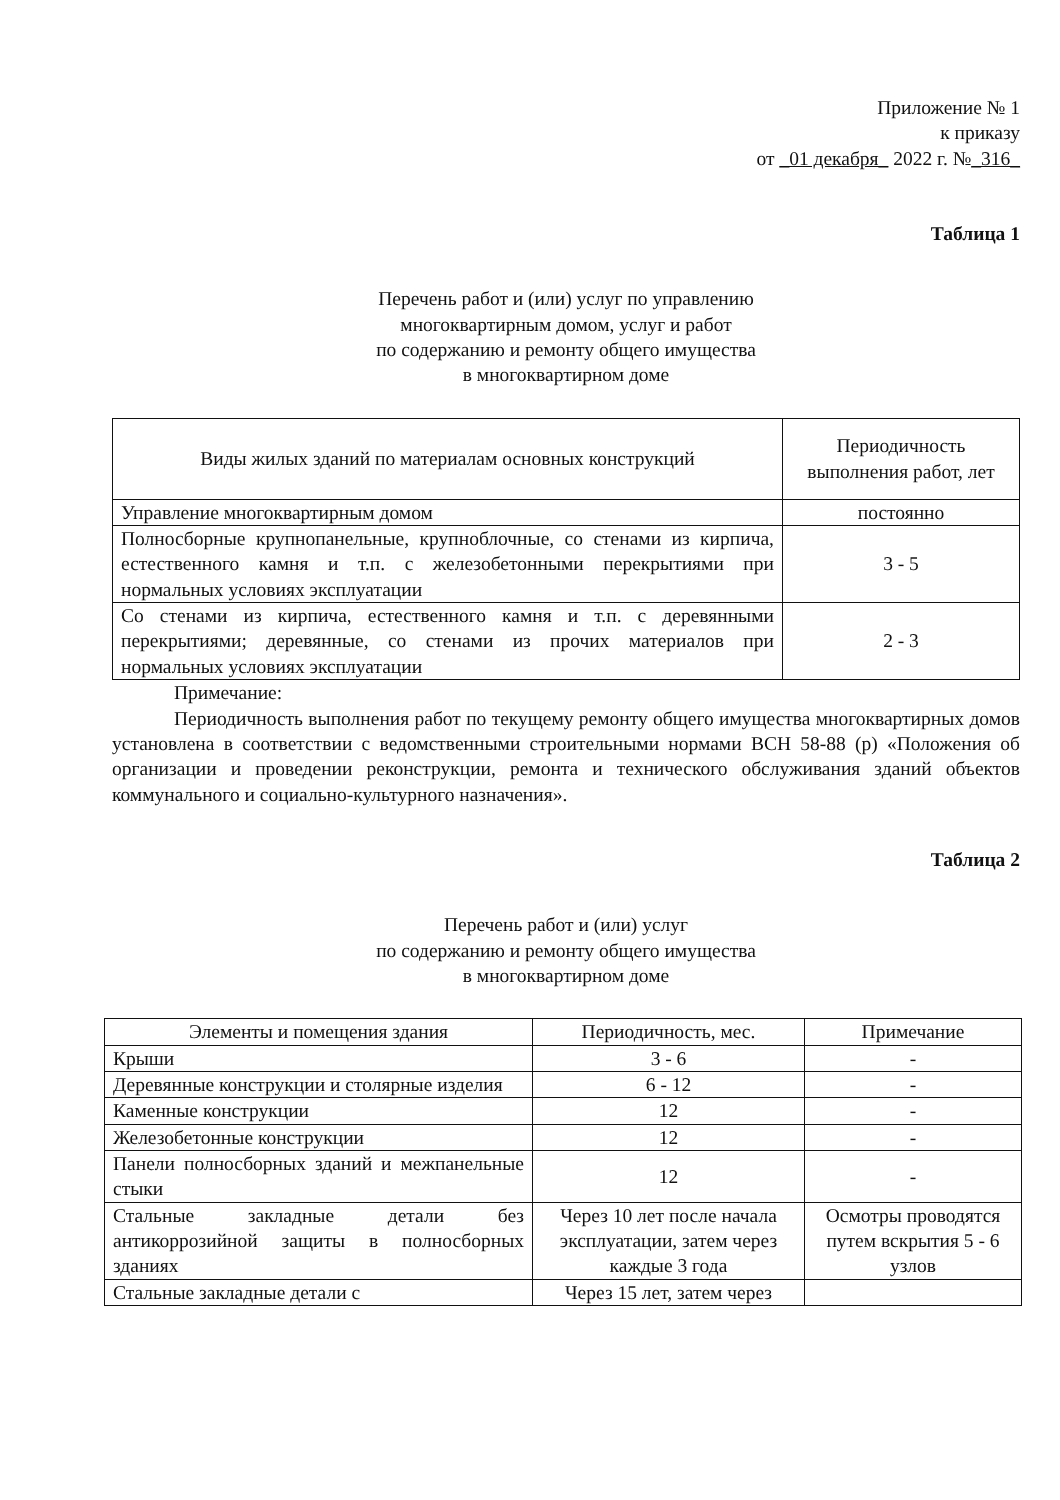Приложение № 1
к приказу
от _01 декабря_ 2022 г. №_316_
Таблица 1
Перечень работ и (или) услуг по управлению
многоквартирным домом, услуг и работ
по содержанию и ремонту общего имущества
в многоквартирном доме
| Виды жилых зданий по материалам основных конструкций | Периодичность выполнения работ, лет |
| --- | --- |
| Управление многоквартирным домом | постоянно |
| Полносборные крупнопанельные, крупноблочные, со стенами из кирпича, естественного камня и т.п. с железобетонными перекрытиями при нормальных условиях эксплуатации | 3 - 5 |
| Со стенами из кирпича, естественного камня и т.п. с деревянными перекрытиями; деревянные, со стенами из прочих материалов при нормальных условиях эксплуатации | 2 - 3 |
Примечание:
Периодичность выполнения работ по текущему ремонту общего имущества многоквартирных домов установлена в соответствии с ведомственными строительными нормами ВСН 58-88 (р) «Положения об организации и проведении реконструкции, ремонта и технического обслуживания зданий объектов коммунального и социально-культурного назначения».
Таблица 2
Перечень работ и (или) услуг
по содержанию и ремонту общего имущества
в многоквартирном доме
| Элементы и помещения здания | Периодичность, мес. | Примечание |
| --- | --- | --- |
| Крыши | 3 - 6 | - |
| Деревянные конструкции и столярные изделия | 6 - 12 | - |
| Каменные конструкции | 12 | - |
| Железобетонные конструкции | 12 | - |
| Панели полносборных зданий и межпанельные стыки | 12 | - |
| Стальные закладные детали без антикоррозийной защиты в полносборных зданиях | Через 10 лет после начала эксплуатации, затем через каждые 3 года | Осмотры проводятся путем вскрытия 5 - 6 узлов |
| Стальные закладные детали с | Через 15 лет, затем через | |